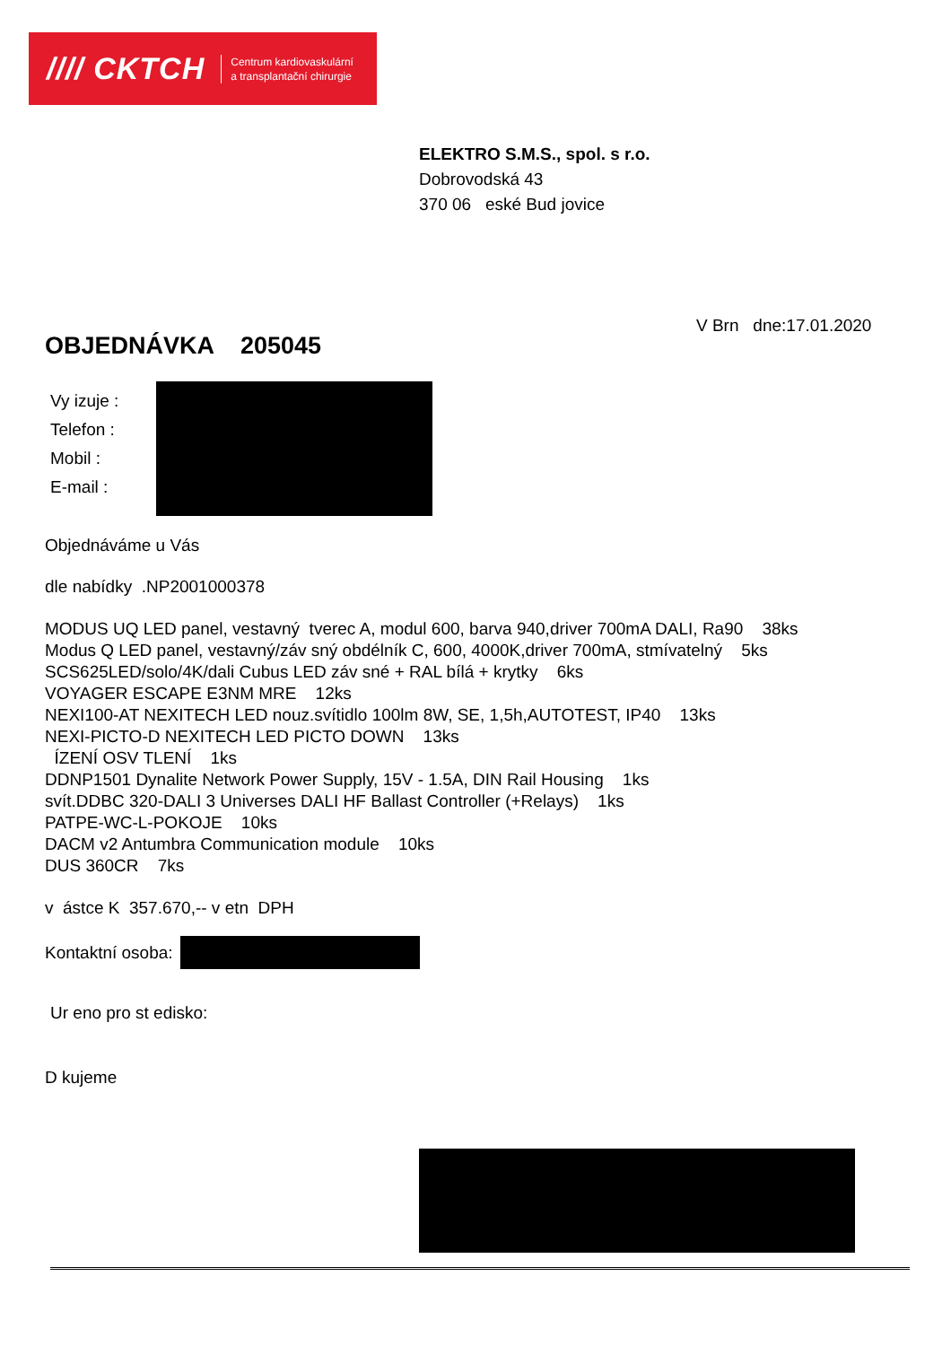//// CKTCH Centrum kardiovaskulární
a transplantační chirurgie
ELEKTRO S.M.S., spol. s r.o.
Dobrovodská 43
370 06 eské Bud jovice
V Brn dne:17.01.2020
OBJEDNÁVKA 205045
Vy izuje :
Telefon :
Mobil :
E-mail :
Objednáváme u Vás
dle nabídky .NP2001000378
MODUS UQ LED panel, vestavný tverec A, modul 600, barva 940,driver 700mA DALI, Ra90 38ks
Modus Q LED panel, vestavný/záv sný obdélník C, 600, 4000K,driver 700mA, stmívatelný 5ks
SCS625LED/solo/4K/dali Cubus LED záv sné + RAL bílá + krytky 6ks
VOYAGER ESCAPE E3NM MRE 12ks
NEXI100-AT NEXITECH LED nouz.svítidlo 100lm 8W, SE, 1,5h,AUTOTEST, IP40 13ks
NEXI-PICTO-D NEXITECH LED PICTO DOWN 13ks
ÍZENÍ OSV TLENÍ 1ks
DDNP1501 Dynalite Network Power Supply, 15V - 1.5A, DIN Rail Housing 1ks
svít.DDBC 320-DALI 3 Universes DALI HF Ballast Controller (+Relays) 1ks
PATPE-WC-L-POKOJE 10ks
DACM v2 Antumbra Communication module 10ks
DUS 360CR 7ks
v ástce K 357.670,-- v etn DPH
Kontaktní osoba:
Ur eno pro st edisko:
D kujeme